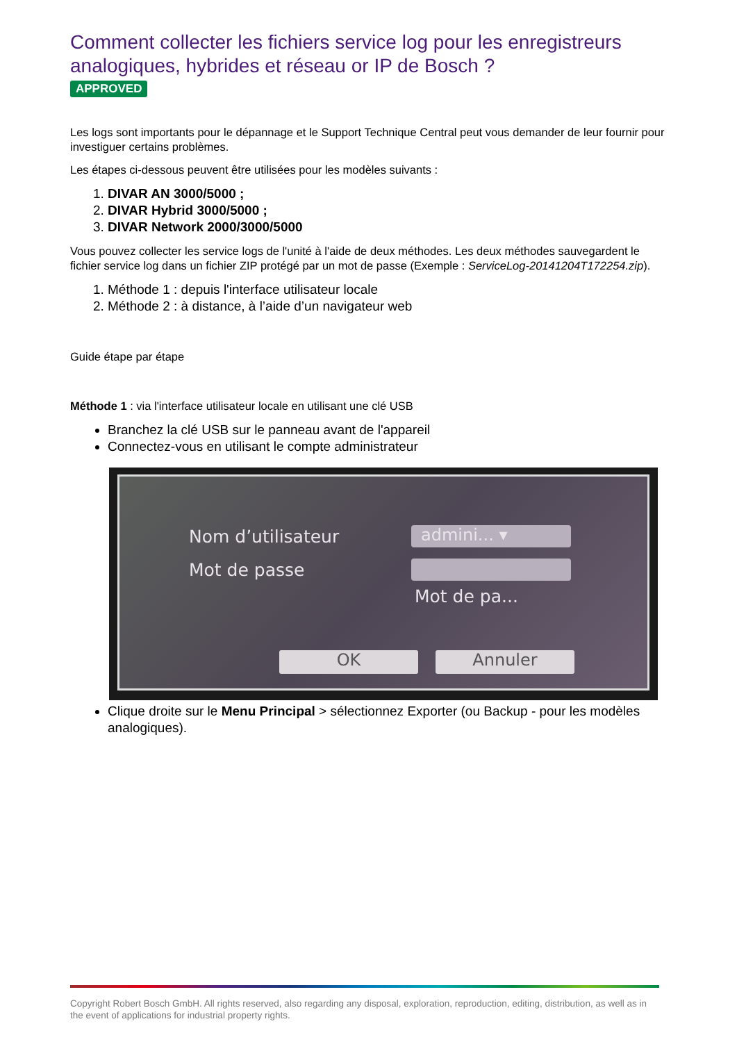Comment collecter les fichiers service log pour les enregistreurs analogiques, hybrides et réseau or IP de Bosch ?
APPROVED
Les logs sont importants pour le dépannage et le Support Technique Central peut vous demander de leur fournir pour investiguer certains problèmes.
Les étapes ci-dessous peuvent être utilisées pour les modèles suivants :
1. DIVAR AN 3000/5000 ;
2. DIVAR Hybrid 3000/5000 ;
3. DIVAR Network 2000/3000/5000
Vous pouvez collecter les service logs de l'unité à l'aide de deux méthodes. Les deux méthodes sauvegardent le fichier service log dans un fichier ZIP protégé par un mot de passe (Exemple : ServiceLog-20141204T172254.zip).
1. Méthode 1 : depuis l'interface utilisateur locale
2. Méthode 2 : à distance, à l’aide d’un navigateur web
Guide étape par étape
Méthode 1 : via l'interface utilisateur locale en utilisant une clé USB
Branchez la clé USB sur le panneau avant de l'appareil
Connectez-vous en utilisant le compte administrateur
Nom d’utilisateur admini... ▾
Mot de passe
Mot de pa...
OK Annuler
Clique droite sur le Menu Principal > sélectionnez Exporter (ou Backup - pour les modèles analogiques).
Copyright Robert Bosch GmbH. All rights reserved, also regarding any disposal, exploration, reproduction, editing, distribution, as well as in the event of applications for industrial property rights.